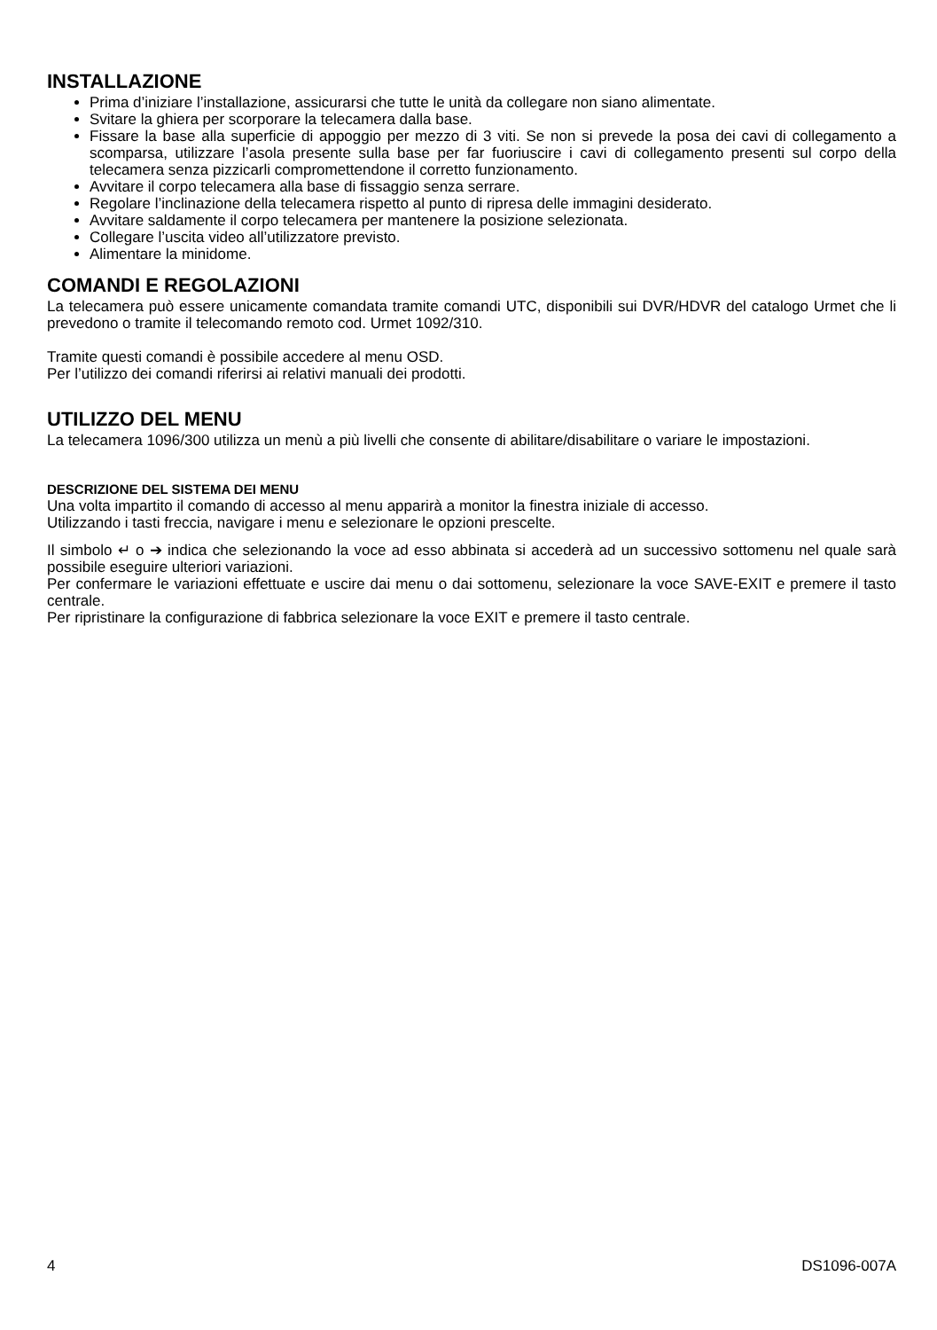INSTALLAZIONE
Prima d’iniziare l’installazione, assicurarsi che tutte le unità da collegare non siano alimentate.
Svitare la ghiera per scorporare la telecamera dalla base.
Fissare la base alla superficie di appoggio per mezzo di 3 viti. Se non si prevede la posa dei cavi di collegamento a scomparsa, utilizzare l’asola presente sulla base per far fuoriuscire i cavi di collegamento presenti sul corpo della telecamera senza pizzicarli compromettendone il corretto funzionamento.
Avvitare il corpo telecamera alla base di fissaggio senza serrare.
Regolare l’inclinazione della telecamera rispetto al punto di ripresa delle immagini desiderato.
Avvitare saldamente il corpo telecamera per mantenere la posizione selezionata.
Collegare l’uscita video all’utilizzatore previsto.
Alimentare la minidome.
COMANDI E REGOLAZIONI
La telecamera può essere unicamente comandata tramite comandi UTC, disponibili sui DVR/HDVR del catalogo Urmet che li prevedono o tramite il telecomando remoto cod. Urmet 1092/310.
Tramite questi comandi è possibile accedere al menu OSD.
Per l’utilizzo dei comandi riferirsi ai relativi manuali dei prodotti.
UTILIZZO DEL MENU
La telecamera 1096/300 utilizza un menù a più livelli che consente di abilitare/disabilitare o variare le impostazioni.
DESCRIZIONE DEL SISTEMA DEI MENU
Una volta impartito il comando di accesso al menu apparirà a monitor la finestra iniziale di accesso.
Utilizzando i tasti freccia, navigare i menu e selezionare le opzioni prescelte.
Il simbolo ↵ o ➔ indica che selezionando la voce ad esso abbinata si accederà ad un successivo sottomenu nel quale sarà possibile eseguire ulteriori variazioni.
Per confermare le variazioni effettuate e uscire dai menu o dai sottomenu, selezionare la voce SAVE-EXIT e premere il tasto centrale.
Per ripristinare la configurazione di fabbrica selezionare la voce EXIT e premere il tasto centrale.
4 DS1096-007A